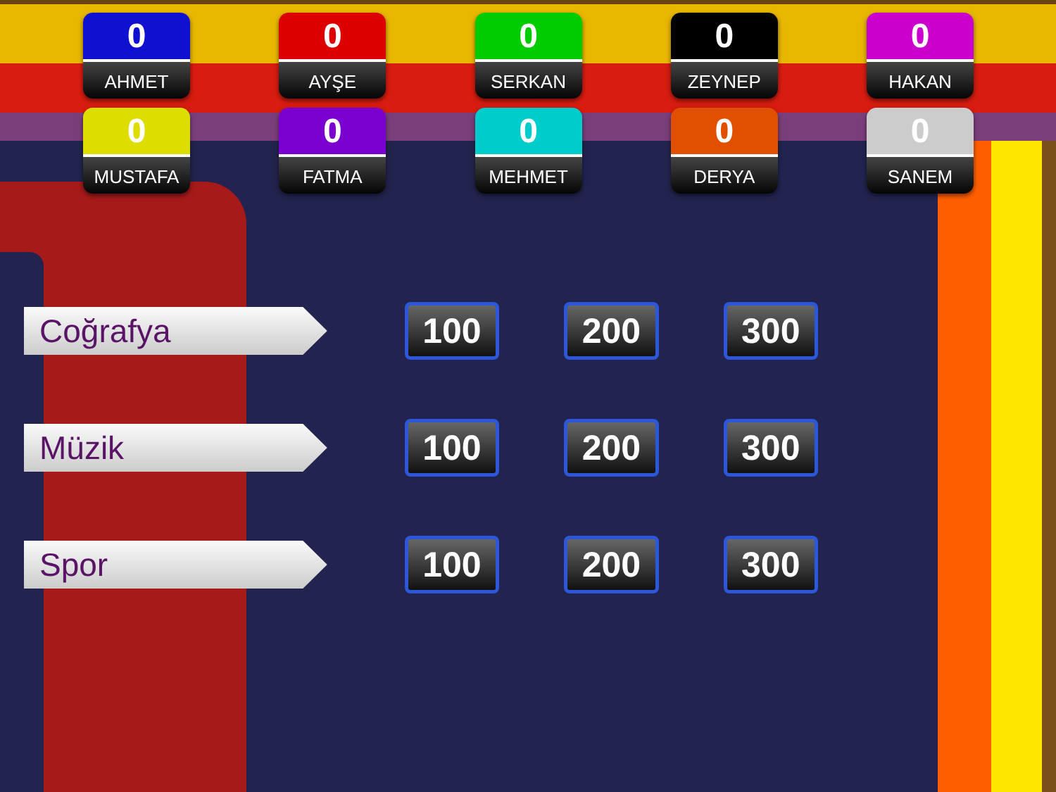0
AHMET
0
AYŞE
0
SERKAN
0
ZEYNEP
0
HAKAN
0
MUSTAFA
0
FATMA
0
MEHMET
0
DERYA
0
SANEM
Coğrafya
100 200 300
Müzik
100 200 300
Spor
100 200 300